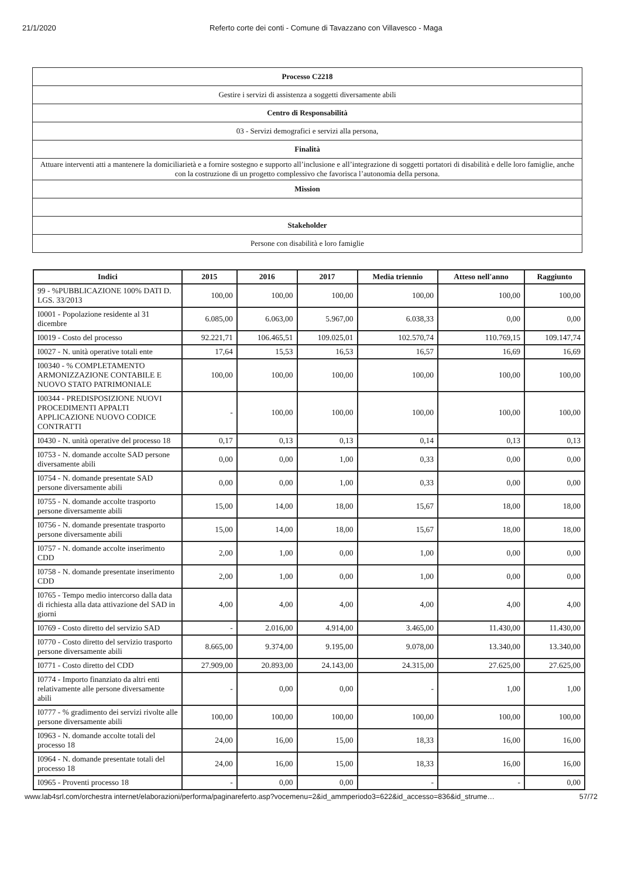21/1/2020 Referto corte dei conti - Comune di Tavazzano con Villavesco - Maga
| Processo C2218 |
| Gestire i servizi di assistenza a soggetti diversamente abili |
| Centro di Responsabilità |
| 03 - Servizi demografici e servizi alla persona, |
| Finalità |
| Attuare interventi atti a mantenere la domiciliarietà e a fornire sostegno e supporto all’inclusione e all’integrazione di soggetti portatori di disabilità e delle loro famiglie, anche con la costruzione di un progetto complessivo che favorisca l’autonomia della persona. |
| Mission |
| Stakeholder |
| Persone con disabilità e loro famiglie |
| Indici | 2015 | 2016 | 2017 | Media triennio | Atteso nell'anno | Raggiunto |
| --- | --- | --- | --- | --- | --- | --- |
| 99 - %PUBBLICAZIONE 100% DATI D. LGS. 33/2013 | 100,00 | 100,00 | 100,00 | 100,00 | 100,00 | 100,00 |
| I0001 - Popolazione residente al 31 dicembre | 6.085,00 | 6.063,00 | 5.967,00 | 6.038,33 | 0,00 | 0,00 |
| I0019 - Costo del processo | 92.221,71 | 106.465,51 | 109.025,01 | 102.570,74 | 110.769,15 | 109.147,74 |
| I0027 - N. unità operative totali ente | 17,64 | 15,53 | 16,53 | 16,57 | 16,69 | 16,69 |
| I00340 - % COMPLETAMENTO ARMONIZZAZIONE CONTABILE E NUOVO STATO PATRIMONIALE | 100,00 | 100,00 | 100,00 | 100,00 | 100,00 | 100,00 |
| I00344 - PREDISPOSIZIONE NUOVI PROCEDIMENTI APPALTI APPLICAZIONE NUOVO CODICE CONTRATTI | - | 100,00 | 100,00 | 100,00 | 100,00 | 100,00 |
| I0430 - N. unità operative del processo 18 | 0,17 | 0,13 | 0,13 | 0,14 | 0,13 | 0,13 |
| I0753 - N. domande accolte SAD persone diversamente abili | 0,00 | 0,00 | 1,00 | 0,33 | 0,00 | 0,00 |
| I0754 - N. domande presentate SAD persone diversamente abili | 0,00 | 0,00 | 1,00 | 0,33 | 0,00 | 0,00 |
| I0755 - N. domande accolte trasporto persone diversamente abili | 15,00 | 14,00 | 18,00 | 15,67 | 18,00 | 18,00 |
| I0756 - N. domande presentate trasporto persone diversamente abili | 15,00 | 14,00 | 18,00 | 15,67 | 18,00 | 18,00 |
| I0757 - N. domande accolte inserimento CDD | 2,00 | 1,00 | 0,00 | 1,00 | 0,00 | 0,00 |
| I0758 - N. domande presentate inserimento CDD | 2,00 | 1,00 | 0,00 | 1,00 | 0,00 | 0,00 |
| I0765 - Tempo medio intercorso dalla data di richiesta alla data attivazione del SAD in giorni | 4,00 | 4,00 | 4,00 | 4,00 | 4,00 | 4,00 |
| I0769 - Costo diretto del servizio SAD | - | 2.016,00 | 4.914,00 | 3.465,00 | 11.430,00 | 11.430,00 |
| I0770 - Costo diretto del servizio trasporto persone diversamente abili | 8.665,00 | 9.374,00 | 9.195,00 | 9.078,00 | 13.340,00 | 13.340,00 |
| I0771 - Costo diretto del CDD | 27.909,00 | 20.893,00 | 24.143,00 | 24.315,00 | 27.625,00 | 27.625,00 |
| I0774 - Importo finanziato da altri enti relativamente alle persone diversamente abili | - | 0,00 | 0,00 | - | 1,00 | 1,00 |
| I0777 - % gradimento dei servizi rivolte alle persone diversamente abili | 100,00 | 100,00 | 100,00 | 100,00 | 100,00 | 100,00 |
| I0963 - N. domande accolte totali del processo 18 | 24,00 | 16,00 | 15,00 | 18,33 | 16,00 | 16,00 |
| I0964 - N. domande presentate totali del processo 18 | 24,00 | 16,00 | 15,00 | 18,33 | 16,00 | 16,00 |
| I0965 - Proventi processo 18 | - | 0,00 | 0,00 | - | - | 0,00 |
www.lab4srl.com/orchestra internet/elaborazioni/performa/paginareferto.asp?vocemenu=2&id_ammperiodo3=622&id_accesso=836&id_strume…
57/72